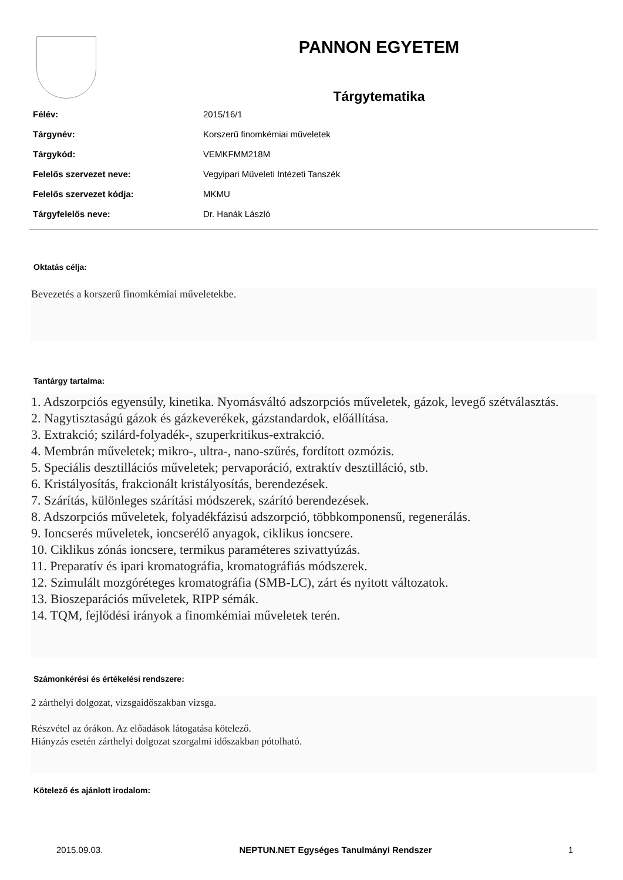PANNON EGYETEM
Tárgytematika
| Félév: | 2015/16/1 |
| Tárgynév: | Korszerű finomkémiai műveletek |
| Tárgykód: | VEMKFMM218M |
| Felelős szervezet neve: | Vegyipari Műveleti Intézeti Tanszék |
| Felelős szervezet kódja: | MKMU |
| Tárgyfelelős neve: | Dr. Hanák László |
Oktatás célja:
Bevezetés a korszerű finomkémiai műveletekbe.
Tantárgy tartalma:
1. Adszorpciós egyensúly, kinetika. Nyomásváltó adszorpciós műveletek, gázok, levegő szétválasztás.
2. Nagytisztaságú gázok és gázkeverékek, gázstandardok, előállítása.
3. Extrakció; szilárd-folyadék-, szuperkritikus-extrakció.
4. Membrán műveletek; mikro-, ultra-, nano-szűrés, fordított ozmózis.
5. Speciális desztillációs műveletek; pervaporáció, extraktív desztilláció, stb.
6. Kristályosítás, frakcionált kristályosítás, berendezések.
7. Szárítás, különleges szárítási módszerek, szárító berendezések.
8. Adszorpciós műveletek, folyadékfázisú adszorpció, többkomponensű, regenerálás.
9. Ioncserés műveletek, ioncserélő anyagok, ciklikus ioncsere.
10. Ciklikus zónás ioncsere, termikus paraméteres szivattyúzás.
11. Preparatív és ipari kromatográfia, kromatográfiás módszerek.
12. Szimulált mozgóréteges kromatográfia (SMB-LC), zárt és nyitott változatok.
13. Bioszeparációs műveletek, RIPP sémák.
14. TQM, fejlődési irányok a finomkémiai műveletek terén.
Számonkérési és értékelési rendszere:
2 zárthelyi dolgozat, vizsgaidőszakban vizsga.
Részvétel az órákon. Az előadások látogatása kötelező.
Hiányzás esetén zárthelyi dolgozat szorgalmi időszakban pótolható.
Kötelező és ajánlott irodalom:
2015.09.03. NEPTUN.NET Egységes Tanulmányi Rendszer 1